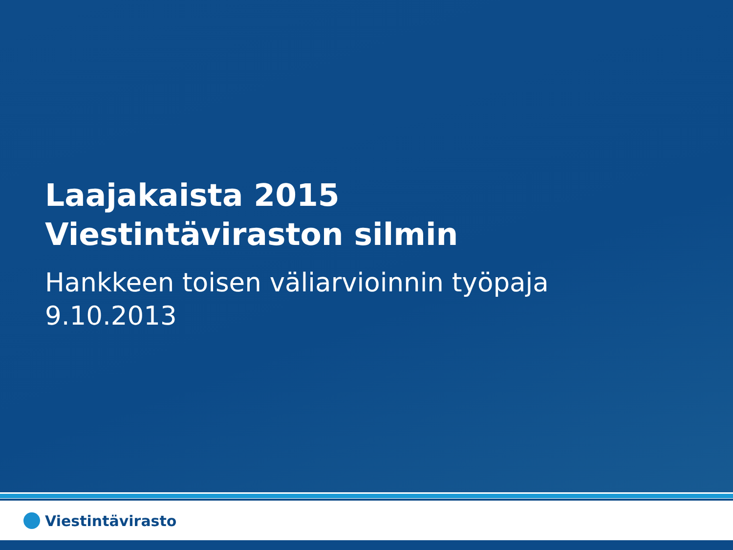Laajakaista 2015
Viestintäviraston silmin
Hankkeen toisen väliarvioinnin työpaja
9.10.2013
Viestintävirasto